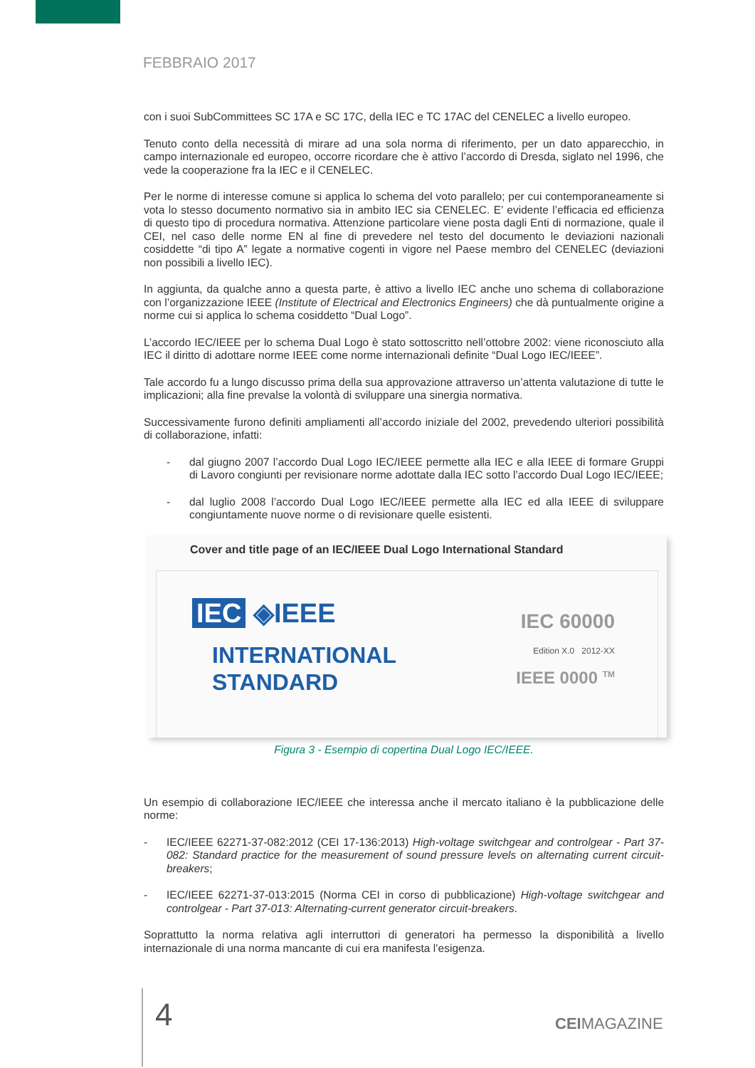FEBBRAIO 2017
con i suoi SubCommittees SC 17A e SC 17C, della IEC e TC 17AC del CENELEC a livello europeo.
Tenuto conto della necessità di mirare ad una sola norma di riferimento, per un dato apparecchio, in campo internazionale ed europeo, occorre ricordare che è attivo l’accordo di Dresda, siglato nel 1996, che vede la cooperazione fra la IEC e il CENELEC.
Per le norme di interesse comune si applica lo schema del voto parallelo; per cui contemporaneamente si vota lo stesso documento normativo sia in ambito IEC sia CENELEC. E’ evidente l’efficacia ed efficienza di questo tipo di procedura normativa. Attenzione particolare viene posta dagli Enti di normazione, quale il CEI, nel caso delle norme EN al fine di prevedere nel testo del documento le deviazioni nazionali cosiddette “di tipo A” legate a normative cogenti in vigore nel Paese membro del CENELEC (deviazioni non possibili a livello IEC).
In aggiunta, da qualche anno a questa parte, è attivo a livello IEC anche uno schema di collaborazione con l’organizzazione IEEE (Institute of Electrical and Electronics Engineers) che dà puntualmente origine a norme cui si applica lo schema cosiddetto “Dual Logo”.
L’accordo IEC/IEEE per lo schema Dual Logo è stato sottoscritto nell’ottobre 2002: viene riconosciuto alla IEC il diritto di adottare norme IEEE come norme internazionali definite “Dual Logo IEC/IEEE”.
Tale accordo fu a lungo discusso prima della sua approvazione attraverso un’attenta valutazione di tutte le implicazioni; alla fine prevalse la volontà di sviluppare una sinergia normativa.
Successivamente furono definiti ampliamenti all’accordo iniziale del 2002, prevedendo ulteriori possibilità di collaborazione, infatti:
- dal giugno 2007 l’accordo Dual Logo IEC/IEEE permette alla IEC e alla IEEE di formare Gruppi di Lavoro congiunti per revisionare norme adottate dalla IEC sotto l’accordo Dual Logo IEC/IEEE;
- dal luglio 2008 l’accordo Dual Logo IEC/IEEE permette alla IEC ed alla IEEE di sviluppare congiuntamente nuove norme o di revisionare quelle esistenti.
Cover and title page of an IEC/IEEE Dual Logo International Standard
IEC ◈IEEE
INTERNATIONAL
STANDARD
IEC 60000
Edition X.0 2012-XX
IEEE 0000 <sup>TM</sup>
Figura 3 - Esempio di copertina Dual Logo IEC/IEEE.
Un esempio di collaborazione IEC/IEEE che interessa anche il mercato italiano è la pubblicazione delle norme:
- IEC/IEEE 62271-37-082:2012 (CEI 17-136:2013) High-voltage switchgear and controlgear - Part 37-082: Standard practice for the measurement of sound pressure levels on alternating current circuit-breakers;
- IEC/IEEE 62271-37-013:2015 (Norma CEI in corso di pubblicazione) High-voltage switchgear and controlgear - Part 37-013: Alternating-current generator circuit-breakers.
Soprattutto la norma relativa agli interruttori di generatori ha permesso la disponibilità a livello internazionale di una norma mancante di cui era manifesta l’esigenza.
4 CEIMAGAZINE